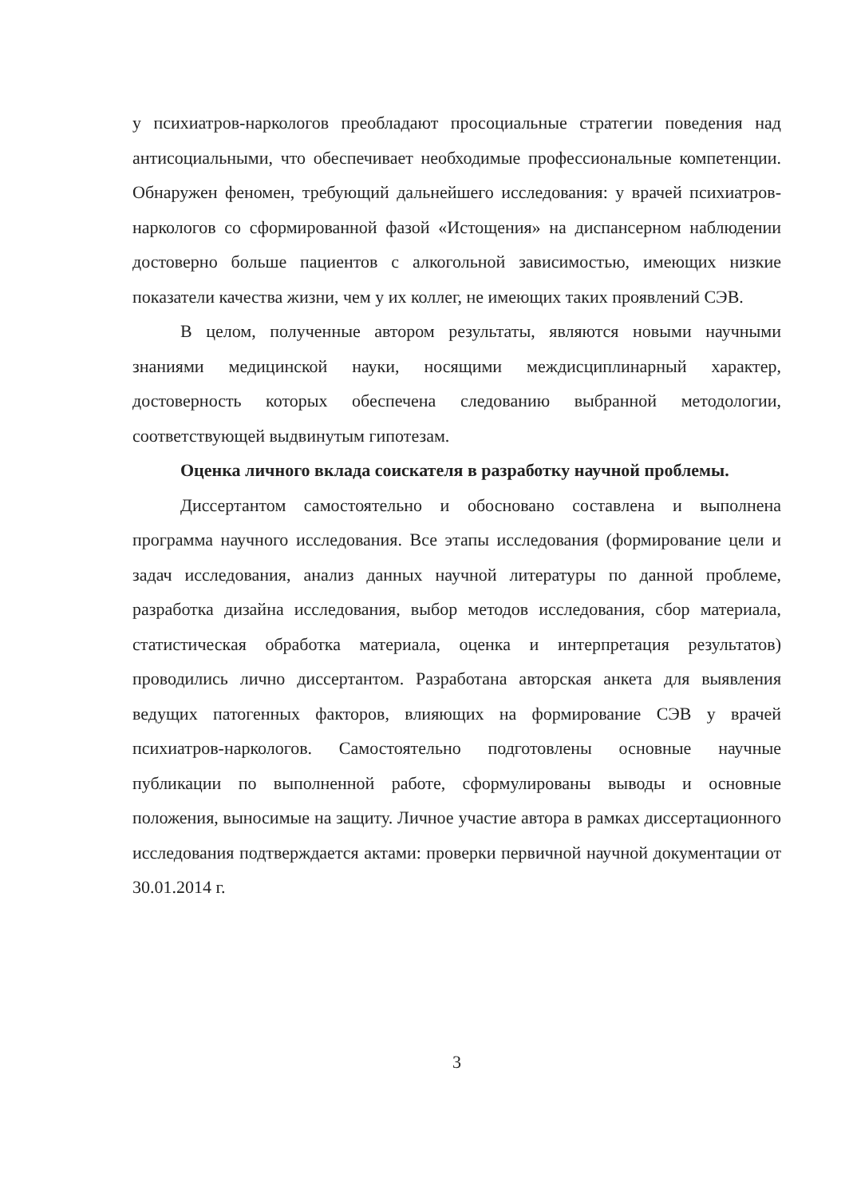у психиатров-наркологов преобладают просоциальные стратегии поведения над антисоциальными, что обеспечивает необходимые профессиональные компетенции. Обнаружен феномен, требующий дальнейшего исследования: у врачей психиатров-наркологов со сформированной фазой «Истощения» на диспансерном наблюдении достоверно больше пациентов с алкогольной зависимостью, имеющих низкие показатели качества жизни, чем у их коллег, не имеющих таких проявлений СЭВ.
В целом, полученные автором результаты, являются новыми научными знаниями медицинской науки, носящими междисциплинарный характер, достоверность которых обеспечена следованию выбранной методологии, соответствующей выдвинутым гипотезам.
Оценка личного вклада соискателя в разработку научной проблемы.
Диссертантом самостоятельно и обосновано составлена и выполнена программа научного исследования. Все этапы исследования (формирование цели и задач исследования, анализ данных научной литературы по данной проблеме, разработка дизайна исследования, выбор методов исследования, сбор материала, статистическая обработка материала, оценка и интерпретация результатов) проводились лично диссертантом. Разработана авторская анкета для выявления ведущих патогенных факторов, влияющих на формирование СЭВ у врачей психиатров-наркологов. Самостоятельно подготовлены основные научные публикации по выполненной работе, сформулированы выводы и основные положения, выносимые на защиту. Личное участие автора в рамках диссертационного исследования подтверждается актами: проверки первичной научной документации от 30.01.2014 г.
3